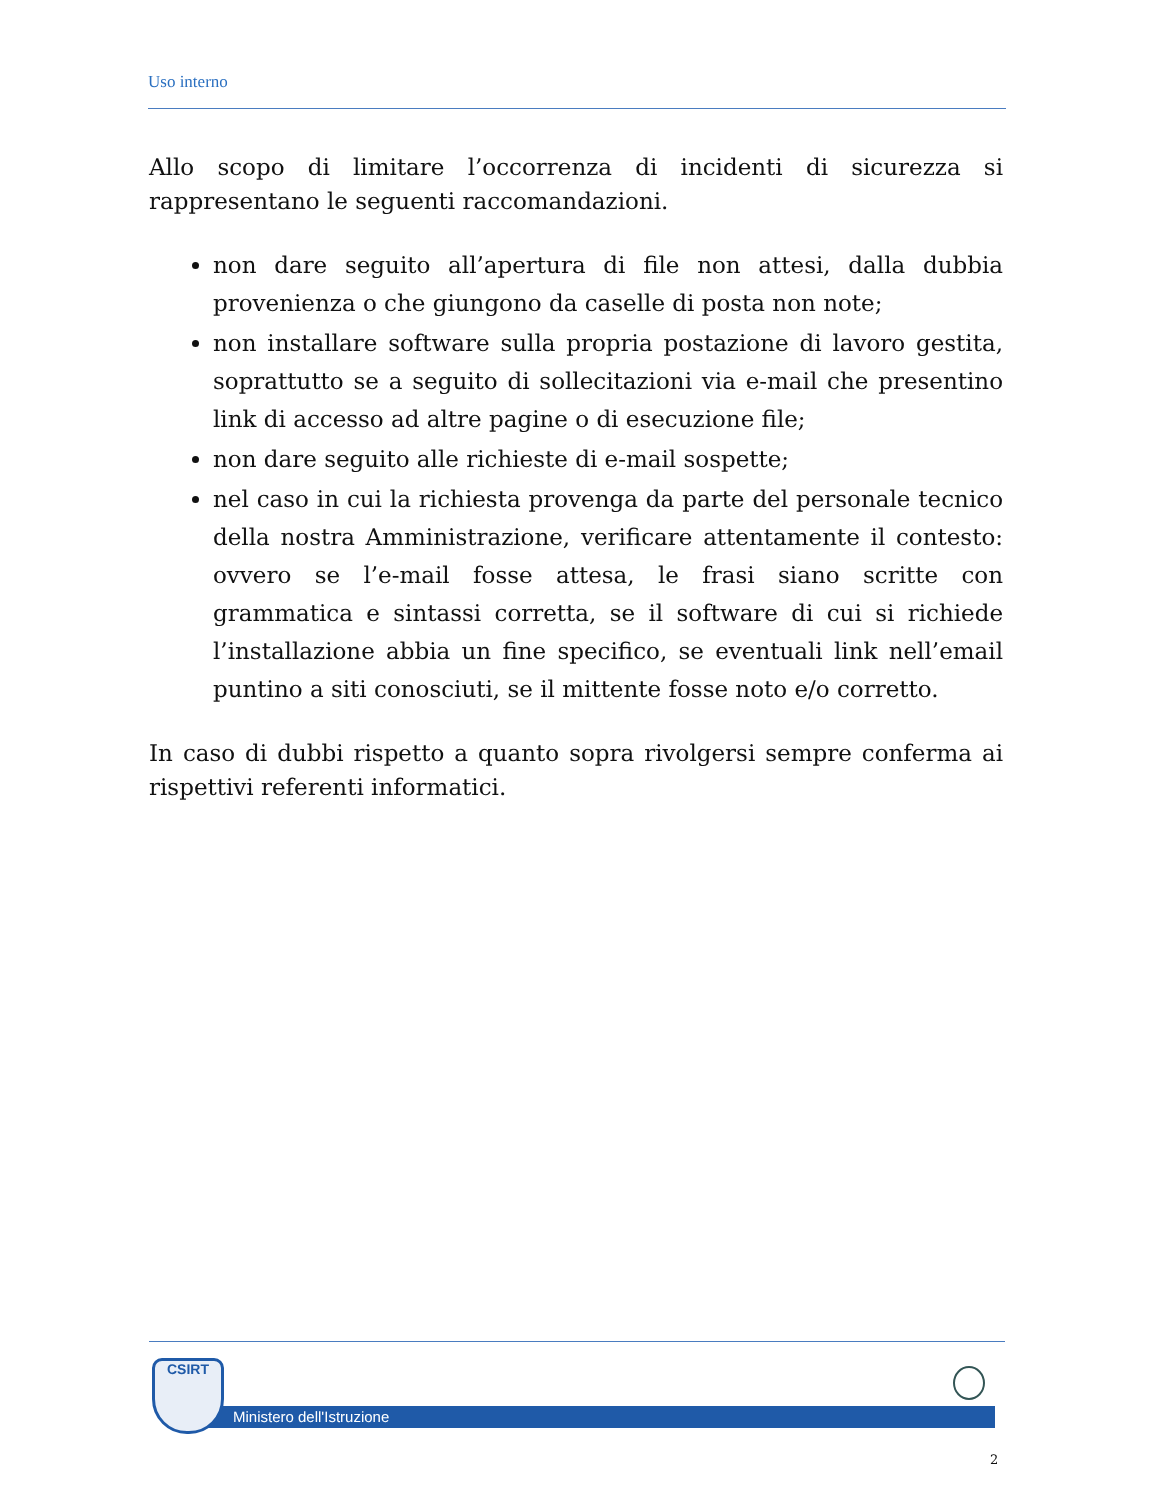Uso interno
Allo scopo di limitare l’occorrenza di incidenti di sicurezza si rappresentano le seguenti raccomandazioni.
non dare seguito all’apertura di file non attesi, dalla dubbia provenienza o che giungono da caselle di posta non note;
non installare software sulla propria postazione di lavoro gestita, soprattutto se a seguito di sollecitazioni via e-mail che presentino link di accesso ad altre pagine o di esecuzione file;
non dare seguito alle richieste di e-mail sospette;
nel caso in cui la richiesta provenga da parte del personale tecnico della nostra Amministrazione, verificare attentamente il contesto: ovvero se l’e-mail fosse attesa, le frasi siano scritte con grammatica e sintassi corretta, se il software di cui si richiede l’installazione abbia un fine specifico, se eventuali link nell’email puntino a siti conosciuti, se il mittente fosse noto e/o corretto.
In caso di dubbi rispetto a quanto sopra rivolgersi sempre conferma ai rispettivi referenti informatici.
Ministero dell'Istruzione
CSIRT
2